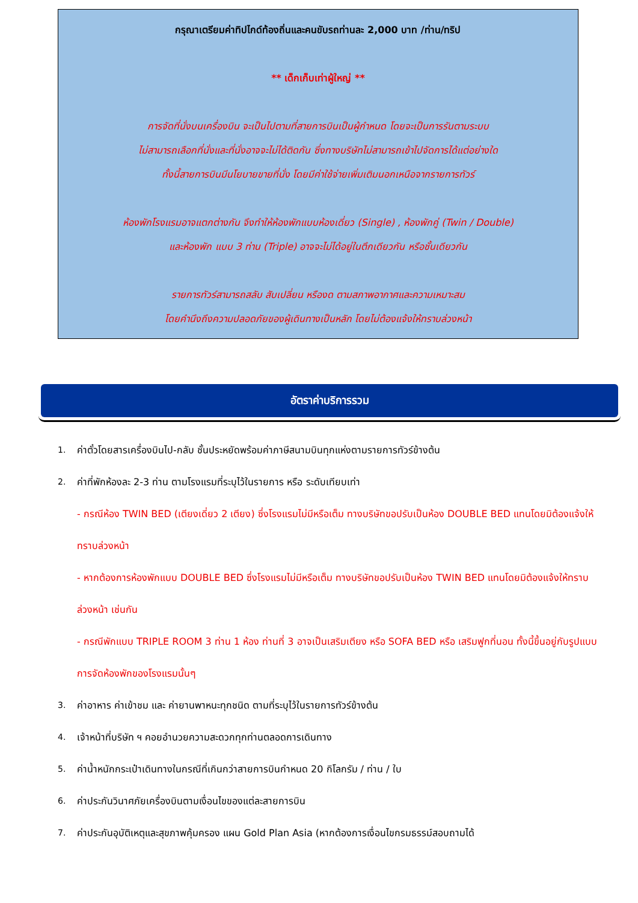กรุณาเตรียมค่าทิปไกด์ท้องถิ่นและคนขับรถท่านละ 2,000 บาท /ท่าน/ทริป
** เด็กเก็บเท่าผู้ใหญ่ **
การจัดที่นั่งบนเครื่องบิน จะเป็นไปตามที่สายการบินเป็นผู้กำหนด โดยจะเป็นการรันตามระบบ
ไม่สามารถเลือกที่นั่งและที่นั่งอาจจะไม่ได้ติดกัน ซึ่งทางบริษัทไม่สามารถเข้าไปจัดการได้แต่อย่างใด
ทั้งนี้สายการบินมีนโยบายขายที่นั่ง โดยมีค่าใช้จ่ายเพิ่มเติมนอกเหนือจากรายการทัวร์
ห้องพักโรงแรมอาจแตกต่างกัน จึงทำให้ห้องพักแบบห้องเดี่ยว (Single) , ห้องพักคู่ (Twin / Double)
และห้องพัก แบบ 3 ท่าน (Triple) อาจจะไม่ได้อยู่ในตึกเดียวกัน หรือชั้นเดียวกัน
รายการทัวร์สามารถสลับ สับเปลี่ยน หรืองด ตามสภาพอากาศและความเหมาะสม
โดยคำนึงถึงความปลอดภัยของผู้เดินทางเป็นหลัก โดยไม่ต้องแจ้งให้ทราบล่วงหน้า
อัตราค่าบริการรวม
1. ค่าตั๋วโดยสารเครื่องบินไป-กลับ ชั้นประหยัดพร้อมค่าภาษีสนามบินทุกแห่งตามรายการทัวร์ข้างต้น
2. ค่าที่พักห้องละ 2-3 ท่าน ตามโรงแรมที่ระบุไว้ในรายการ หรือ ระดับเทียบเท่า
- กรณีห้อง TWIN BED (เตียงเดี่ยว 2 เตียง) ซึ่งโรงแรมไม่มีหรือเต็ม ทางบริษัทขอปรับเป็นห้อง DOUBLE BED แทนโดยมิต้องแจ้งให้ทราบล่วงหน้า
- หากต้องการห้องพักแบบ DOUBLE BED ซึ่งโรงแรมไม่มีหรือเต็ม ทางบริษัทขอปรับเป็นห้อง TWIN BED แทนโดยมิต้องแจ้งให้ทราบล่วงหน้า เช่นกัน
- กรณีพักแบบ TRIPLE ROOM 3 ท่าน 1 ห้อง ท่านที่ 3 อาจเป็นเสริมเตียง หรือ SOFA BED หรือ เสริมฟูกที่นอน ทั้งนี้ขึ้นอยู่กับรูปแบบการจัดห้องพักของโรงแรมนั้นๆ
3. ค่าอาหาร ค่าเข้าชม และ ค่ายานพาหนะทุกชนิด ตามที่ระบุไว้ในรายการทัวร์ข้างต้น
4. เจ้าหน้าที่บริษัท ฯ คอยอำนวยความสะดวกทุกท่านตลอดการเดินทาง
5. ค่าน้ำหนักกระเป๋าเดินทางในกรณีที่เกินกว่าสายการบินกำหนด 20 กิโลกรัม / ท่าน / ใบ
6. ค่าประกันวินาศภัยเครื่องบินตามเงื่อนไขของแต่ละสายการบิน
7. ค่าประกันอุบัติเหตุและสุขภาพคุ้มครอง แผน Gold Plan Asia (หากต้องการเงื่อนไขกรมธรรม์สอบถามได้